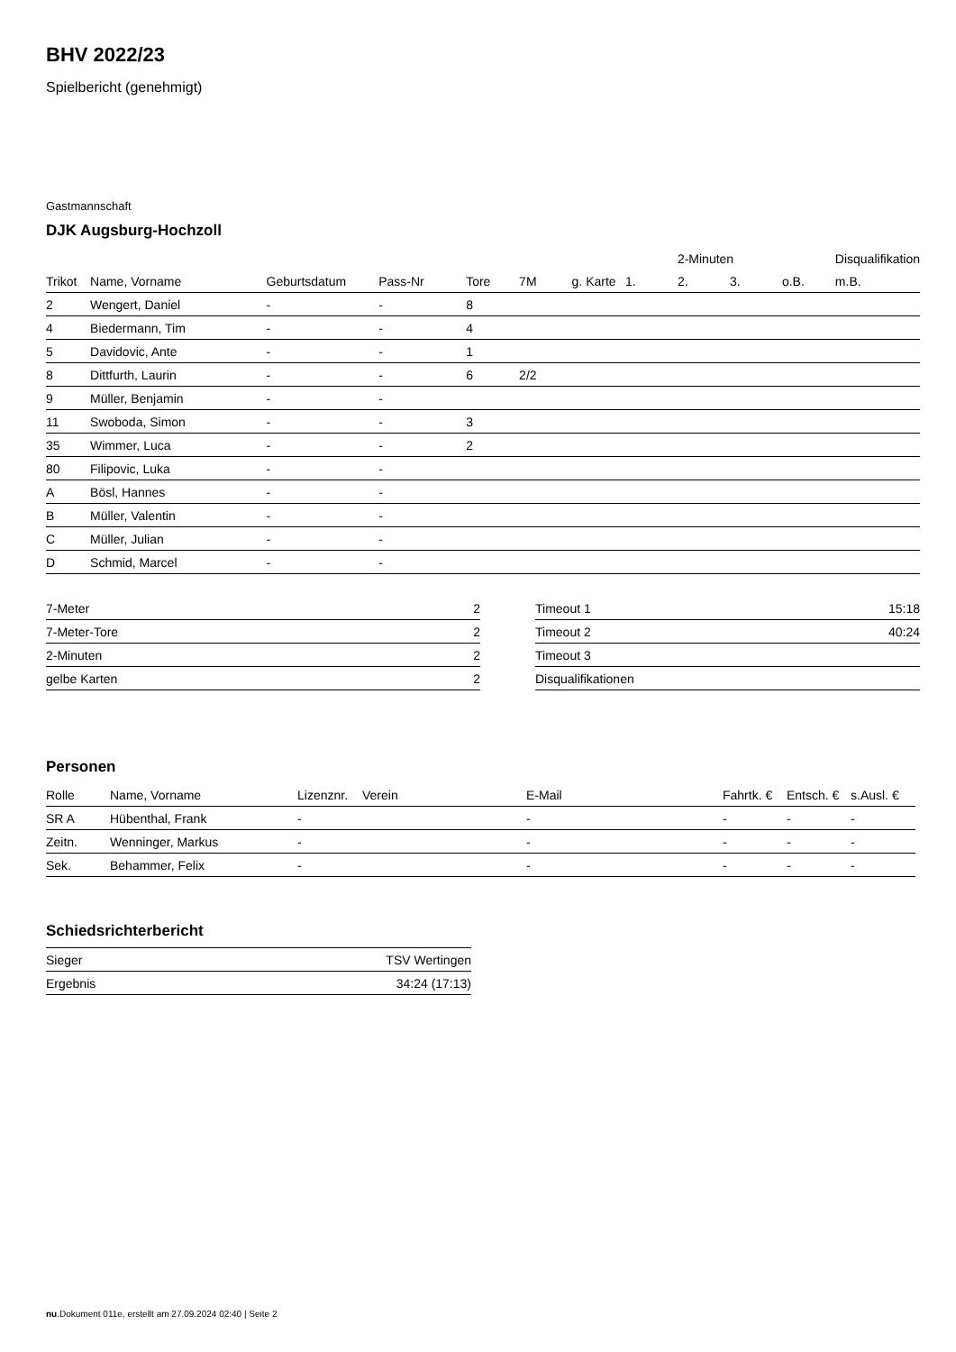BHV 2022/23
Spielbericht (genehmigt)
Gastmannschaft
DJK Augsburg-Hochzoll
| | | | | | | | | 2-Minuten | | | Disqualifikation |
| --- | --- | --- | --- | --- | --- | --- | --- | --- | --- | --- | --- |
| Trikot | Name, Vorname | Geburtsdatum | Pass-Nr | Tore | 7M | g. Karte | 1. | 2. | 3. | o.B. | m.B. |
| 2 | Wengert, Daniel | - | - | 8 | | | | | | | |
| 4 | Biedermann, Tim | - | - | 4 | | | | | | | |
| 5 | Davidovic, Ante | - | - | 1 | | | | | | | |
| 8 | Dittfurth, Laurin | - | - | 6 | 2/2 | | | | | | |
| 9 | Müller, Benjamin | - | - | | | | | | | | |
| 11 | Swoboda, Simon | - | - | 3 | | | | | | | |
| 35 | Wimmer, Luca | - | - | 2 | | | | | | | |
| 80 | Filipovic, Luka | - | - | | | | | | | | |
| A | Bösl, Hannes | - | - | | | | | | | | |
| B | Müller, Valentin | - | - | | | | | | | | |
| C | Müller, Julian | - | - | | | | | | | | |
| D | Schmid, Marcel | - | - | | | | | | | | |
| 7-Meter | 2 |
| 7-Meter-Tore | 2 |
| 2-Minuten | 2 |
| gelbe Karten | 2 |
| Timeout 1 | 15:18 |
| Timeout 2 | 40:24 |
| Timeout 3 | |
| Disqualifikationen | |
Personen
| Rolle | Name, Vorname | Lizenznr. | Verein | E-Mail | Fahrtk. € | Entsch. € | s.Ausl. € |
| --- | --- | --- | --- | --- | --- | --- | --- |
| SR A | Hübenthal, Frank | - | | - | - | - | - |
| Zeitn. | Wenninger, Markus | - | | - | - | - | - |
| Sek. | Behammer, Felix | - | | - | - | - | - |
Schiedsrichterbericht
| Sieger | TSV Wertingen |
| Ergebnis | 34:24 (17:13) |
nu.Dokument 011e, erstellt am 27.09.2024 02:40 | Seite 2